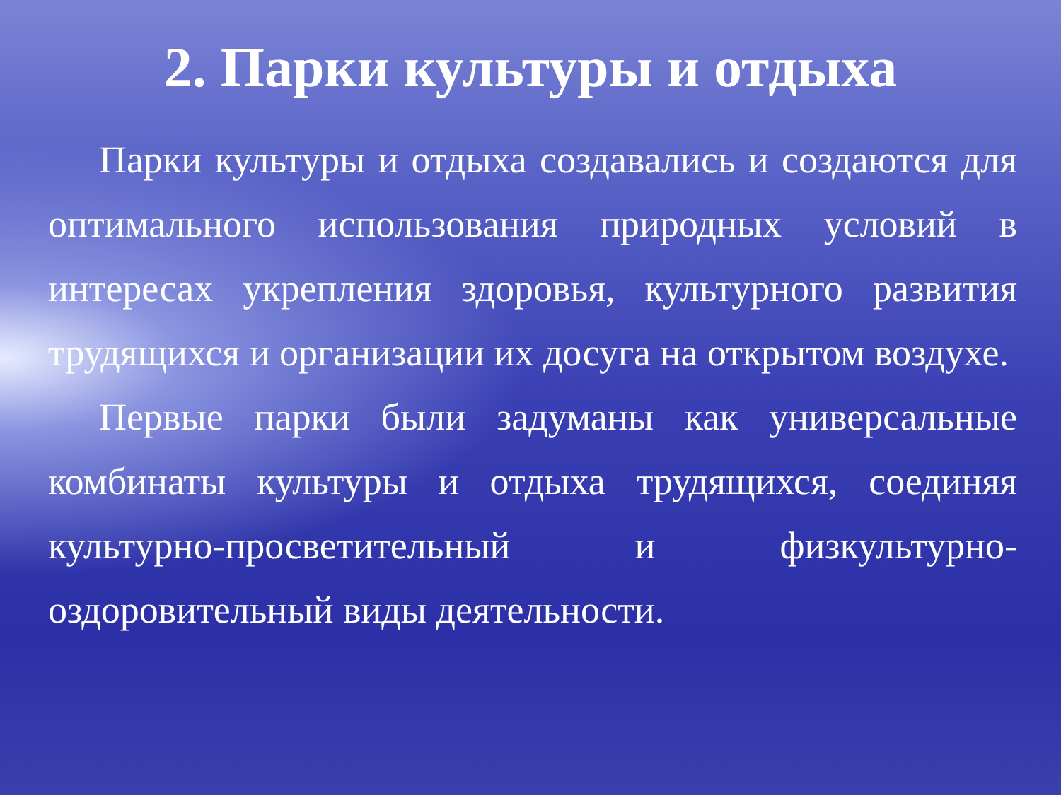2. Парки культуры и отдыха
Парки культуры и отдыха создавались и создаются для оптимального использования природных условий в интересах укрепления здоровья, культурного развития трудящихся и организации их досуга на открытом воздухе.
Первые парки были задуманы как универсальные комбинаты культуры и отдыха трудящихся, соединяя культурно-просветительный и физкультурно-оздоровительный виды деятельности.